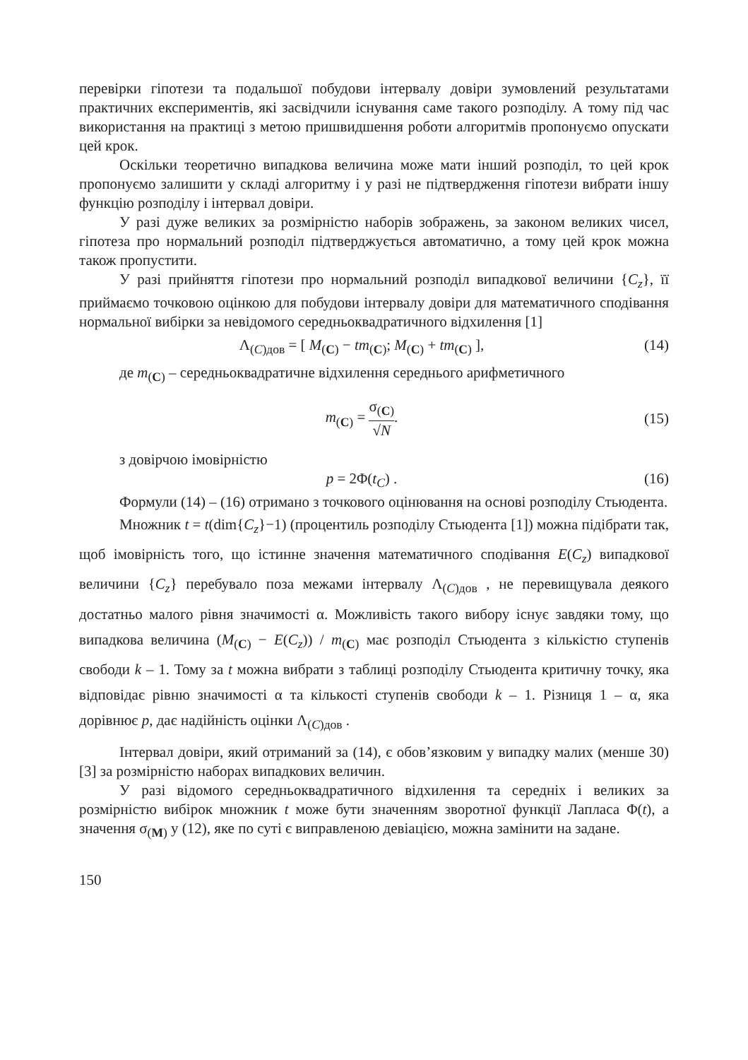перевірки гіпотези та подальшої побудови інтервалу довіри зумовлений результатами практичних експериментів, які засвідчили існування саме такого розподілу. А тому під час використання на практиці з метою пришвидшення роботи алгоритмів пропонуємо опускати цей крок.
Оскільки теоретично випадкова величина може мати інший розподіл, то цей крок пропонуємо залишити у складі алгоритму і у разі не підтвердження гіпотези вибрати іншу функцію розподілу і інтервал довіри.
У разі дуже великих за розмірністю наборів зображень, за законом великих чисел, гіпотеза про нормальний розподіл підтверджується автоматично, а тому цей крок можна також пропустити.
У разі прийняття гіпотези про нормальний розподіл випадкової величини {C<sub>z</sub>}, її приймаємо точковою оцінкою для побудови інтервалу довіри для математичного сподівання нормальної вибірки за невідомого середньоквадратичного відхилення [1]
Λ<sub>(C)дов</sub> = [ M<sub>(C)</sub> − tm<sub>(C)</sub>; M<sub>(C)</sub> + tm<sub>(C)</sub> ], (14)
де m<sub>(C)</sub> – середньоквадратичне відхилення середнього арифметичного
m<sub>(C)</sub> = σ<sub>(C)</sub> √N. (15)
з довірчою імовірністю
p = 2Φ(t<sub>C</sub>) . (16)
Формули (14) – (16) отримано з точкового оцінювання на основі розподілу Стьюдента.
Множник t = t(dim{C<sub>z</sub>}−1) (процентиль розподілу Стьюдента [1]) можна підібрати так, щоб імовірність того, що істинне значення математичного сподівання E(C<sub>z</sub>) випадкової величини {C<sub>z</sub>} перебувало поза межами інтервалу Λ<sub>(C)дов</sub> , не перевищувала деякого достатньо малого рівня значимості α. Можливість такого вибору існує завдяки тому, що випадкова величина (M<sub>(C)</sub> − E(C<sub>z</sub>)) / m<sub>(C)</sub> має розподіл Стьюдента з кількістю ступенів свободи k – 1. Тому за t можна вибрати з таблиці розподілу Стьюдента критичну точку, яка відповідає рівню значимості α та кількості ступенів свободи k – 1. Різниця 1 – α, яка дорівнює p, дає надійність оцінки Λ<sub>(C)дов</sub> .
Інтервал довіри, який отриманий за (14), є обов’язковим у випадку малих (менше 30) [3] за розмірністю наборах випадкових величин.
У разі відомого середньоквадратичного відхилення та середніх і великих за розмірністю вибірок множник t може бути значенням зворотної функції Лапласа Φ(t), а значення σ<sub>(M)</sub> у (12), яке по суті є виправленою девіацією, можна замінити на задане.
150